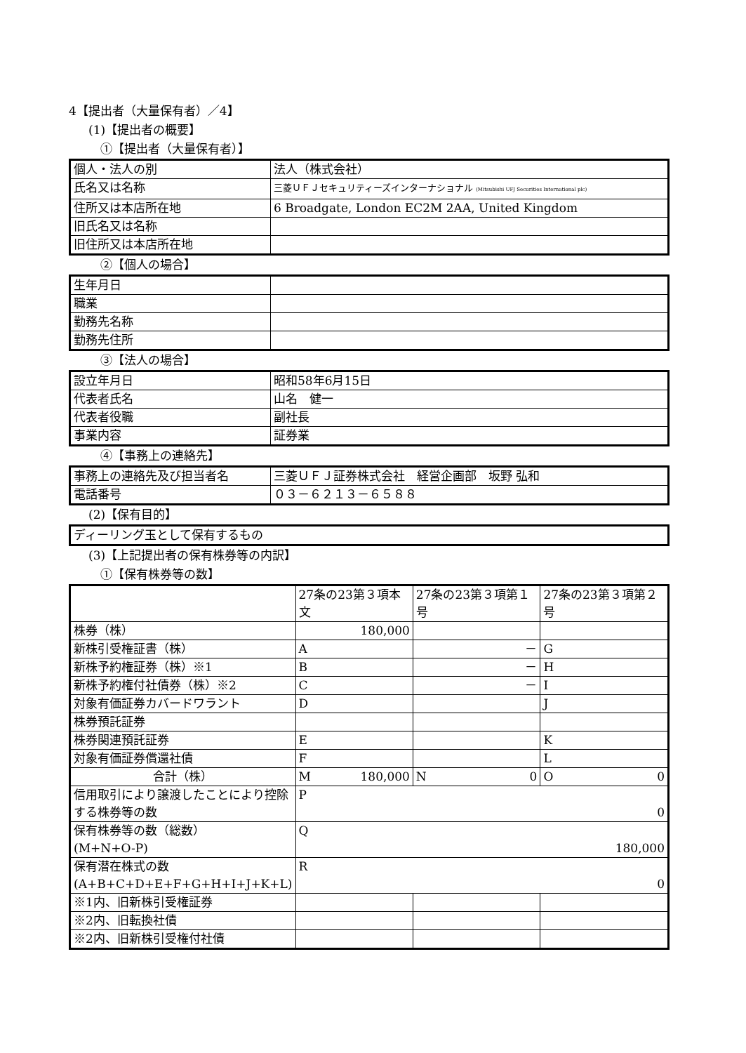4【提出者（大量保有者）／4】
(1)【提出者の概要】
①【提出者（大量保有者）】
| 個人・法人の別 | 法人（株式会社） |
| 氏名又は名称 | 三菱ＵＦＪセキュリティーズインターナショナル (Mitsubishi UFJ Securities International plc) |
| 住所又は本店所在地 | 6 Broadgate, London EC2M 2AA, United Kingdom |
| 旧氏名又は名称 | |
| 旧住所又は本店所在地 | |
②【個人の場合】
| 生年月日 | |
| 職業 | |
| 勤務先名称 | |
| 勤務先住所 | |
③【法人の場合】
| 設立年月日 | 昭和58年6月15日 |
| 代表者氏名 | 山名 健一 |
| 代表者役職 | 副社長 |
| 事業内容 | 証券業 |
④【事務上の連絡先】
| 事務上の連絡先及び担当者名 | 三菱ＵＦＪ証券株式会社 経営企画部 坂野 弘和 |
| 電話番号 | ０３－６２１３－６５８８ |
(2)【保有目的】
| ディーリング玉として保有するもの |
(3)【上記提出者の保有株券等の内訳】
①【保有株券等の数】
| | 27条の23第３項本文 | 27条の23第３項第１号 | 27条の23第３項第２号 |
| 株券（株） | 180,000 | | |
| 新株引受権証書（株） | A | － | G |
| 新株予約権証券（株）※1 | B | － | H |
| 新株予約権付社債券（株）※2 | C | － | I |
| 対象有価証券カバードワラント | D | | J |
| 株券預託証券 | | | |
| 株券関連預託証券 | E | | K |
| 対象有価証券償還社債 | F | | L |
| 合計（株） | M 180,000 | N 0 | O 0 |
| 信用取引により譲渡したことにより控除する株券等の数 | P 0 | | |
| 保有株券等の数（総数） (M+N+O-P) | Q 180,000 | | |
| 保有潜在株式の数 (A+B+C+D+E+F+G+H+I+J+K+L) | R 0 | | |
| ※1内、旧新株引受権証券 | | | |
| ※2内、旧転換社債 | | | |
| ※2内、旧新株引受権付社債 | | | |